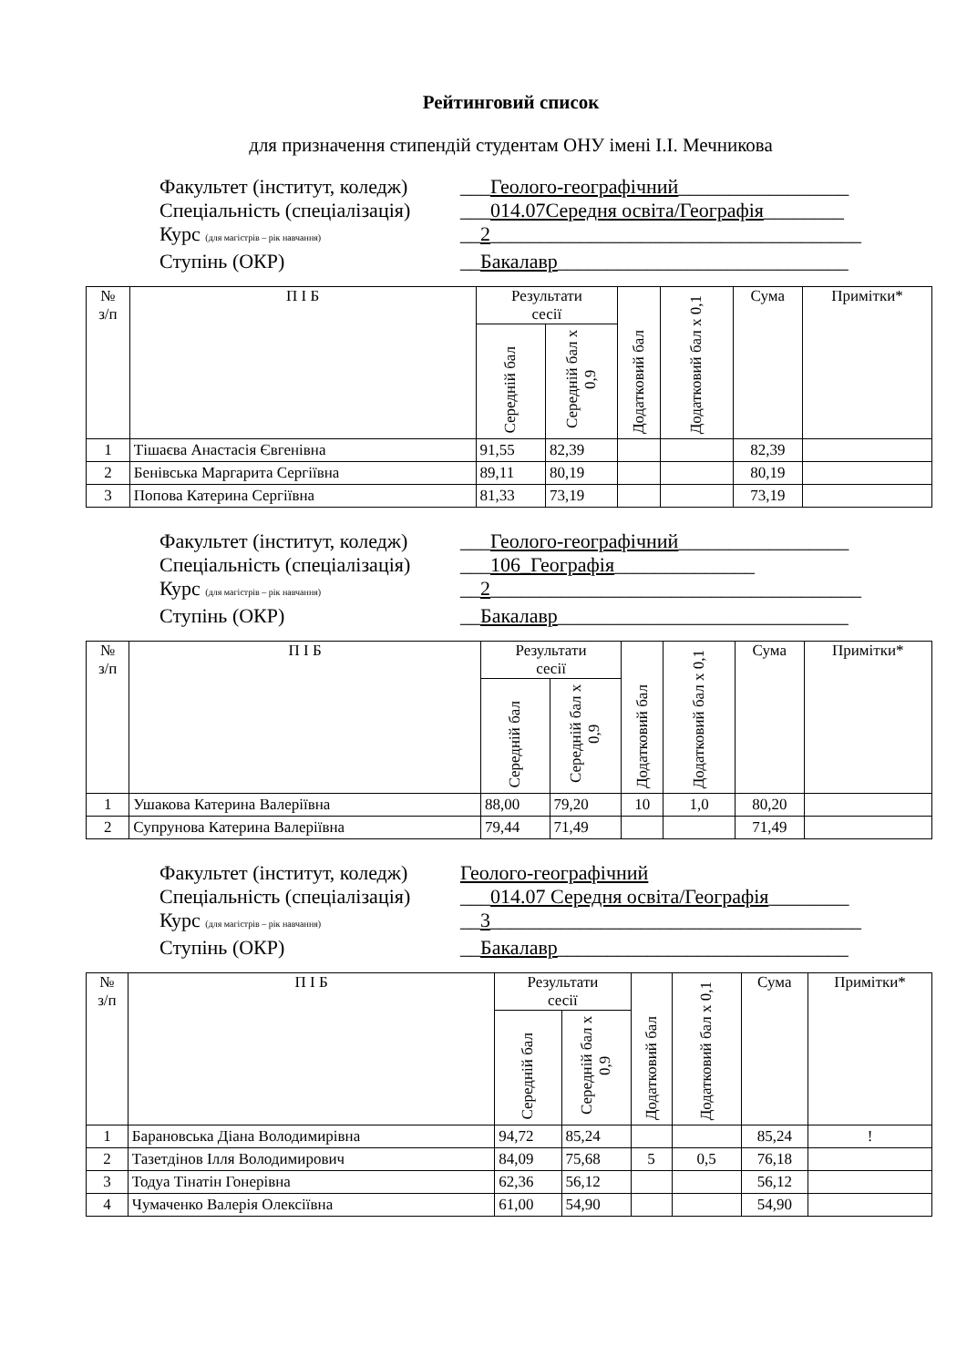Рейтинговий список
для призначення стипендій студентам ОНУ імені І.І. Мечникова
Факультет (інститут, коледж) ___Геолого-географічний_________________
Спеціальність (спеціалізація) ___014.07Середня освіта/Географія________
Курс (для магістрів – рік навчання) __2_____________________________________
Ступінь (ОКР) __Бакалавр_____________________________
| № з/п | П І Б | Результати сесії | | Додатковий бал | Додатковий бал х 0,1 | Сума | Примітки* |
| --- | --- | --- | --- | --- | --- | --- | --- |
| | | Середній бал | Середній бал х 0,9 | | | | |
| 1 | Тішаєва Анастасія Євгенівна | 91,55 | 82,39 | | | 82,39 | |
| 2 | Бенівська Маргарита Сергіївна | 89,11 | 80,19 | | | 80,19 | |
| 3 | Попова Катерина Сергіївна | 81,33 | 73,19 | | | 73,19 | |
Факультет (інститут, коледж) ___Геолого-географічний_________________
Спеціальність (спеціалізація) ___106_Географія______________
Курс (для магістрів – рік навчання) __2_____________________________________
Ступінь (ОКР) __Бакалавр_____________________________
| № з/п | П І Б | Результати сесії | | Додатковий бал | Додатковий бал х 0,1 | Сума | Примітки* |
| --- | --- | --- | --- | --- | --- | --- | --- |
| | | Середній бал | Середній бал х 0,9 | | | | |
| 1 | Ушакова Катерина Валеріївна | 88,00 | 79,20 | 10 | 1,0 | 80,20 | |
| 2 | Супрунова Катерина Валеріївна | 79,44 | 71,49 | | | 71,49 | |
Факультет (інститут, коледж) Геолого-географічний
Спеціальність (спеціалізація) ___014.07 Середня освіта/Географія________
Курс (для магістрів – рік навчання) __3_____________________________________
Ступінь (ОКР) __Бакалавр_____________________________
| № з/п | П І Б | Результати сесії | | Додатковий бал | Додатковий бал х 0,1 | Сума | Примітки* |
| --- | --- | --- | --- | --- | --- | --- | --- |
| | | Середній бал | Середній бал х 0,9 | | | | |
| 1 | Барановська Діана Володимирівна | 94,72 | 85,24 | | | 85,24 | ! |
| 2 | Тазетдінов Ілля Володимирович | 84,09 | 75,68 | 5 | 0,5 | 76,18 | |
| 3 | Тодуа Тінатін Гонерівна | 62,36 | 56,12 | | | 56,12 | |
| 4 | Чумаченко Валерія Олексіївна | 61,00 | 54,90 | | | 54,90 | |